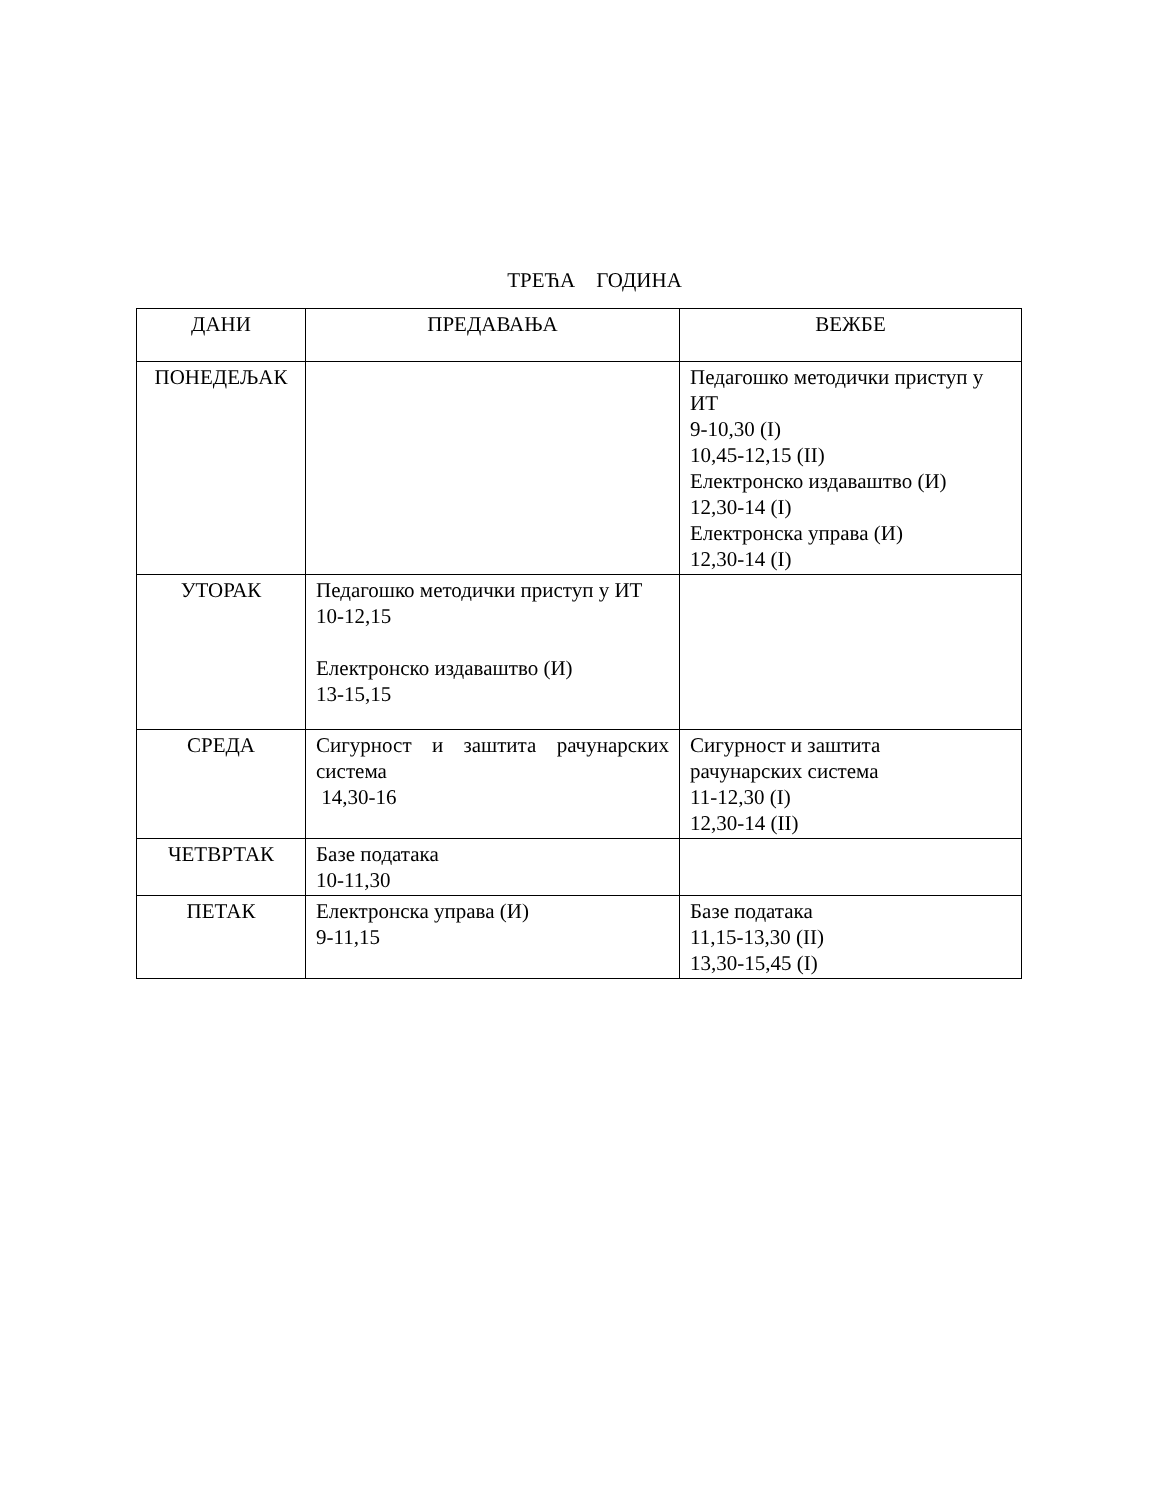ТРЕЋА ГОДИНА
| ДАНИ | ПРЕДАВАЊА | ВЕЖБЕ |
| --- | --- | --- |
| ПОНЕДЕЉАК | | Педагошко методички приступ у ИТ 9-10,30 (I) 10,45-12,15 (II) Електронско издаваштво (И) 12,30-14 (I) Електронска управа (И) 12,30-14 (I) |
| УТОРАК | Педагошко методички приступ у ИТ 10-12,15 Електронско издаваштво (И) 13-15,15 | |
| СРЕДА | Сигурност и заштита рачунарских система 14,30-16 | Сигурност и заштита рачунарских система 11-12,30 (I) 12,30-14 (II) |
| ЧЕТВРТАК | Базе података 10-11,30 | |
| ПЕТАК | Електронска управа (И) 9-11,15 | Базе података 11,15-13,30 (II) 13,30-15,45 (I) |